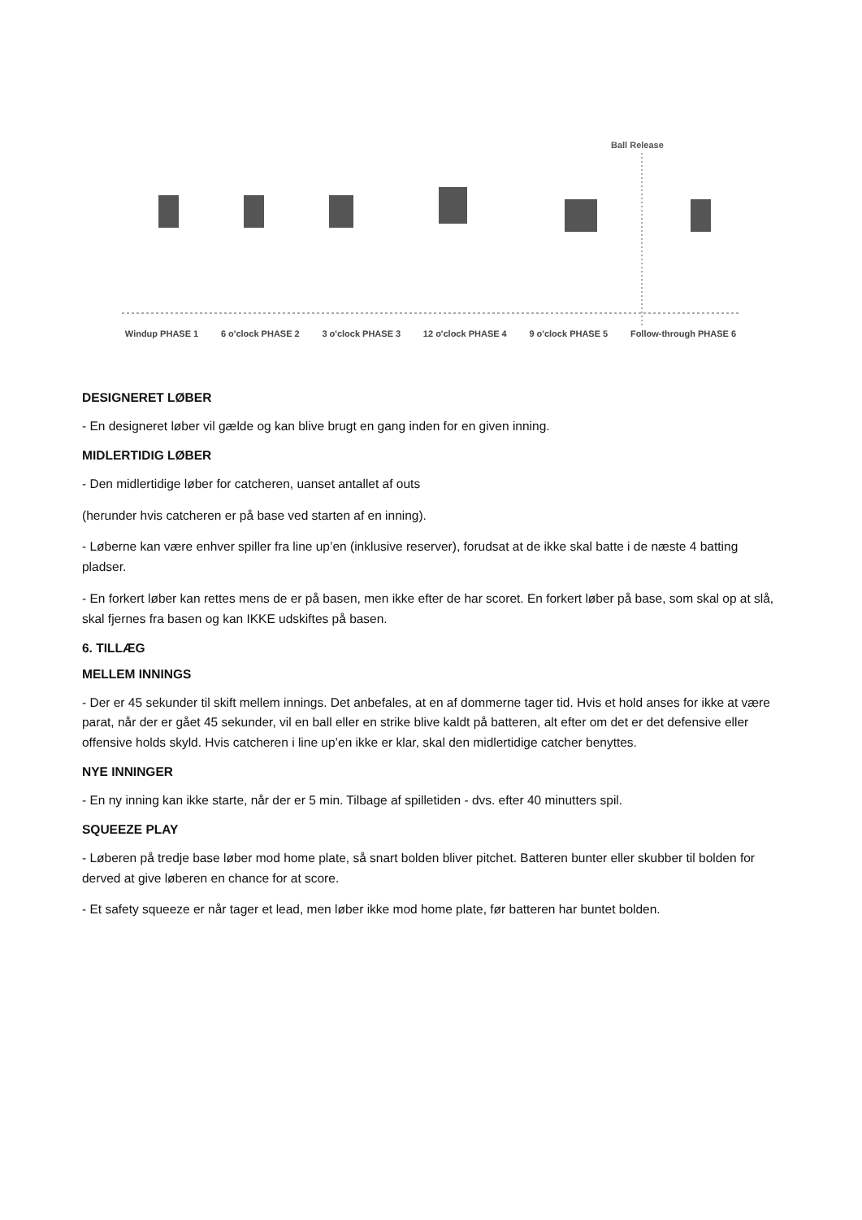Ball Release
Windup PHASE 1 6 o'clock PHASE 2 3 o'clock PHASE 3 12 o'clock PHASE 4 9 o'clock PHASE 5 Follow-through PHASE 6
DESIGNERET LØBER
- En designeret løber vil gælde og kan blive brugt en gang inden for en given inning.
MIDLERTIDIG LØBER
- Den midlertidige løber for catcheren, uanset antallet af outs
(herunder hvis catcheren er på base ved starten af en inning).
- Løberne kan være enhver spiller fra line up’en (inklusive reserver), forudsat at de ikke skal batte i de næste 4 batting pladser.
- En forkert løber kan rettes mens de er på basen, men ikke efter de har scoret. En forkert løber på base, som skal op at slå, skal fjernes fra basen og kan IKKE udskiftes på basen.
6. TILLÆG
MELLEM INNINGS
- Der er 45 sekunder til skift mellem innings. Det anbefales, at en af dommerne tager tid. Hvis et hold anses for ikke at være parat, når der er gået 45 sekunder, vil en ball eller en strike blive kaldt på batteren, alt efter om det er det defensive eller offensive holds skyld. Hvis catcheren i line up’en ikke er klar, skal den midlertidige catcher benyttes.
NYE INNINGER
- En ny inning kan ikke starte, når der er 5 min. Tilbage af spilletiden - dvs. efter 40 minutters spil.
SQUEEZE PLAY
- Løberen på tredje base løber mod home plate, så snart bolden bliver pitchet. Batteren bunter eller skubber til bolden for derved at give løberen en chance for at score.
- Et safety squeeze er når tager et lead, men løber ikke mod home plate, før batteren har buntet bolden.